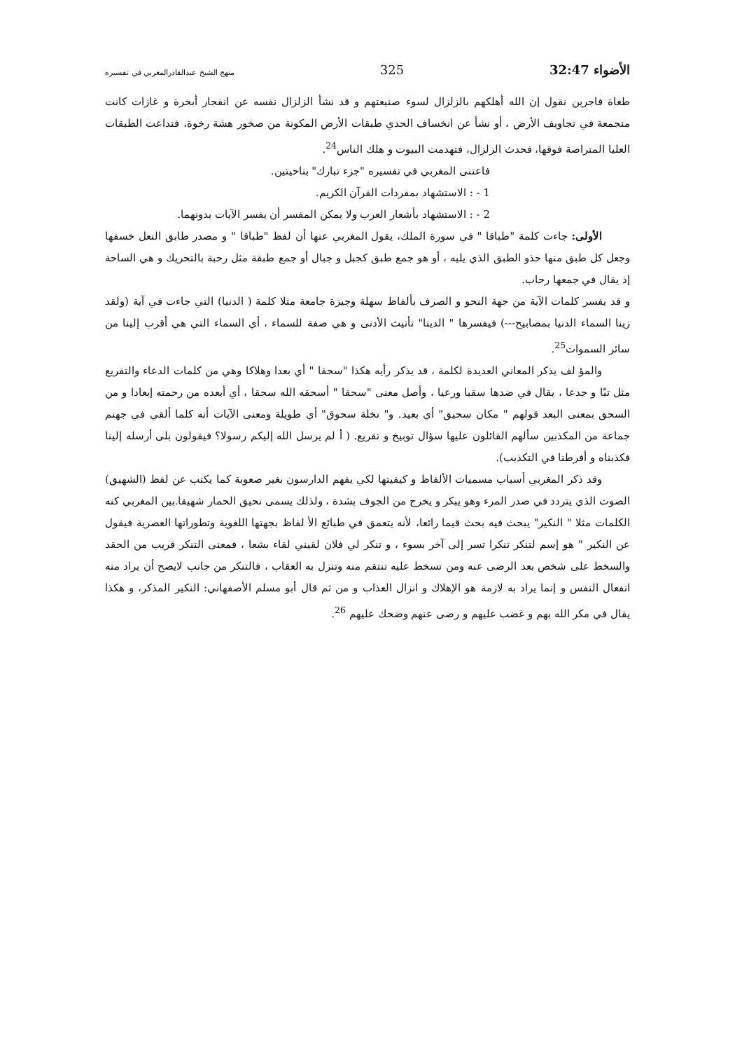الأضواء 32:47 325 منهج الشيخ عبدالقادرالمغربي في تفسيره
طغاة فاجرين نقول إن الله أهلكهم بالزلزال لسوء صنيعتهم و قد نشأ الزلزال نفسه عن انفجار أبخرة و غازات كانت متجمعة في تجاويف الأرض ، أو نشأ عن انخساف الحدي طبقات الأرض المكونة من صخور هشة رخوة، فتداعت الطبقات العليا المتراصة فوقها، فحدث الزلزال، فتهدمت البيوت و هلك الناس<sup>24</sup>.
فاعتنى المغربي في تفسيره "جزء تبارك" بناحيتين.
1 - : الاستشهاد بمفردات القرآن الكريم.
2 - : الاستشهاد بأشعار العرب ولا يمكن المفسر أن يفسر الآيات بدونهما.
الأولى: جاءت كلمة "طباقا " في سورة الملك، يقول المغربي عنها أن لفظ "طباقا " و مصدر طابق النعل خسفها وجعل كل طبق منها حذو الطبق الذي يليه ، أو هو جمع طبق كجبل و جبال أو جمع طبقة مثل رحبة بالتحريك و هي الساحة إذ يقال في جمعها رحاب.
و قد يفسر كلمات الآية من جهة النحو و الصرف بألفاظ سهلة وجيزة جامعة مثلا كلمة ( الدنيا) التي جاءت في آية (ولقد زينا السماء الدنيا بمصابيح---) فيفسرها " الدينا" تأنيث الأدنى و هي صفة للسماء ، أي السماء التي هي أقرب إلينا من سائر السموات<sup>25</sup>.
والمؤ لف يذكر المعاني العديدة لكلمة ، قد يذكر رأيه هكذا "سحقا " أي بعدا وهلاكا وهي من كلمات الدعاء والتفريع مثل تبّا و جدعا ، يقال في ضدها سقيا ورعيا ، وأصل معنى "سحقا " أسحقه الله سحقا ، أي أبعده من رحمته إبعادا و من السحق بمعنى البعد قولهم " مكان سحيق" أي بعيد. و" نخلة سحوق" أي طويلة ومعنى الآيات أنه كلما ألقي في جهنم جماعة من المكذبين سألهم القائلون عليها سؤال توبيخ و تقريع. ( أ لم يرسل الله إليكم رسولا؟ فيقولون بلى أرسله إلينا فكذبناه و أفرطنا في التكذيب).
وقد ذكر المغربي أسباب مسميات الألفاظ و كيفيتها لكي يفهم الدارسون بغير صعوبة كما يكتب عن لفظ (الشهيق) الصوت الذي يتردد في صدر المرء وهو يبكر و يخرج من الجوف بشدة ، ولذلك يسمى نحيق الحمار شهيقا.بين المغربي كنه الكلمات مثلا " النكير" يبحث فيه بحث قيما رائعا، لأنه يتعمق في طبائع الأ لفاظ بجهتها اللغوية وتطوراتها العصرية فيقول عن النكير " هو إسم لتنكر تنكرا تسر إلى آخر بسوء ، و تنكر لي فلان لقيني لقاء بشعا ، فمعنى التنكر قريب من الحقد والسخط على شخص بعد الرضى عنه ومن تسخط عليه تنتقم منه وتنزل به العقاب ، فالتنكر من جانب لايصح أن يراد منه انفعال النفس و إنما يراد به لازمة هو الإهلاك و انزال العذاب و من ثم قال أبو مسلم الأصفهاني: النكير المذكر، و هكذا يقال في مكر الله بهم و غضب عليهم و رضى عنهم وضحك عليهم <sup>26</sup>.